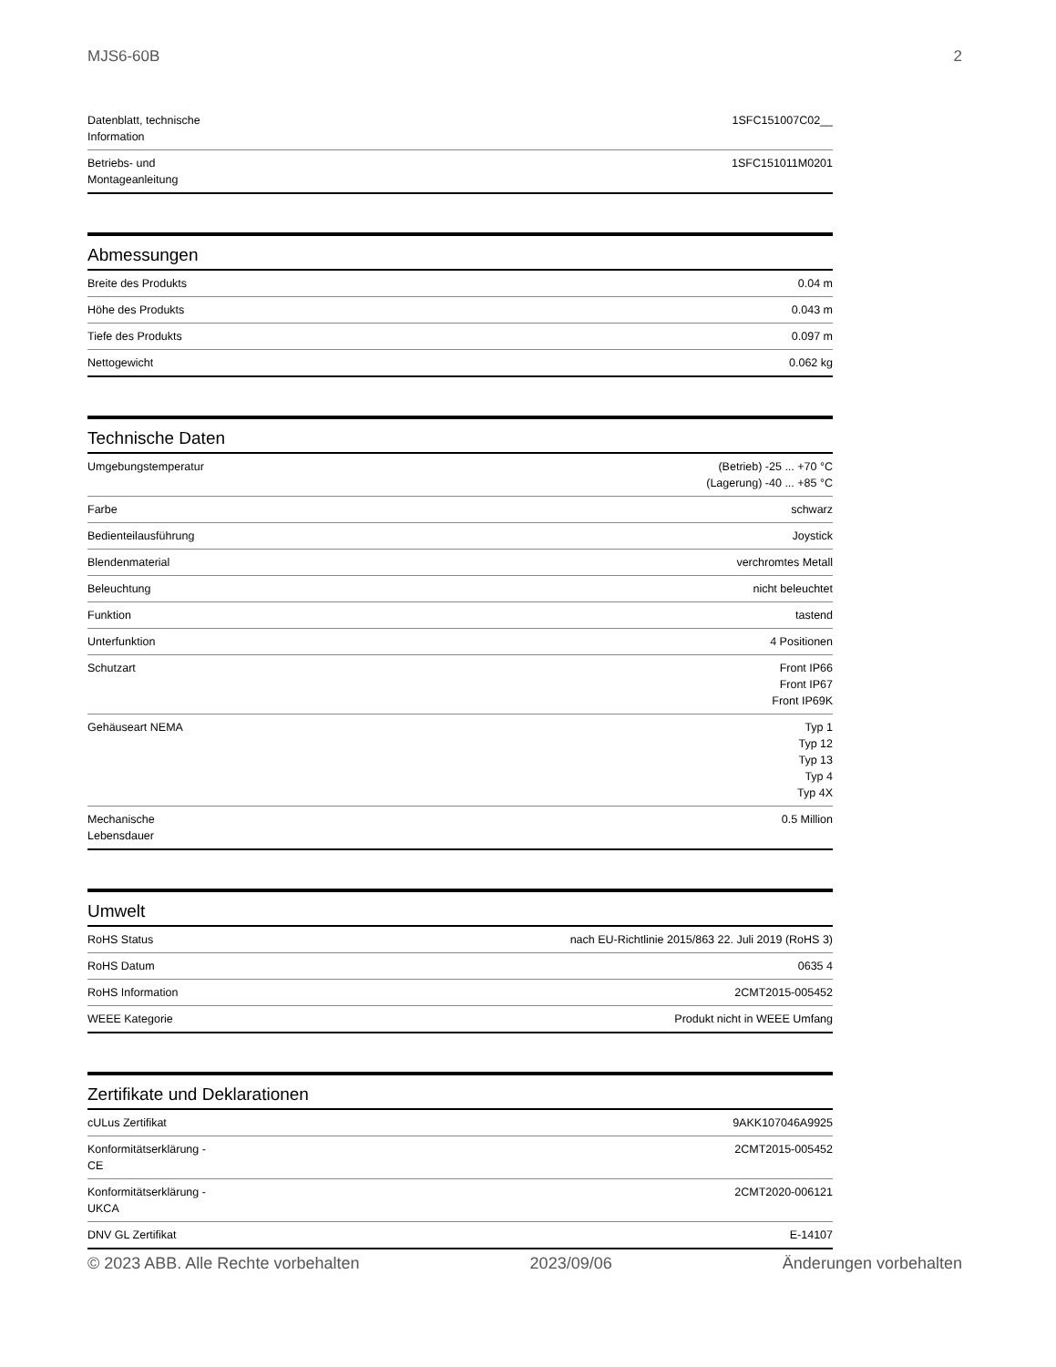MJS6-60B 2
| Datenblatt, technische Information | 1SFC151007C02__ |
| Betriebs- und Montageanleitung | 1SFC151011M0201 |
Abmessungen
| Breite des Produkts | 0.04 m |
| Höhe des Produkts | 0.043 m |
| Tiefe des Produkts | 0.097 m |
| Nettogewicht | 0.062 kg |
Technische Daten
| Umgebungstemperatur | (Betrieb) -25 ... +70 °C (Lagerung) -40 ... +85 °C |
| Farbe | schwarz |
| Bedienteilausführung | Joystick |
| Blendenmaterial | verchromtes Metall |
| Beleuchtung | nicht beleuchtet |
| Funktion | tastend |
| Unterfunktion | 4 Positionen |
| Schutzart | Front IP66 Front IP67 Front IP69K |
| Gehäuseart NEMA | Typ 1 Typ 12 Typ 13 Typ 4 Typ 4X |
| Mechanische Lebensdauer | 0.5 Million |
Umwelt
| RoHS Status | nach EU-Richtlinie 2015/863 22. Juli 2019 (RoHS 3) |
| RoHS Datum | 0635 4 |
| RoHS Information | 2CMT2015-005452 |
| WEEE Kategorie | Produkt nicht in WEEE Umfang |
Zertifikate und Deklarationen
| cULus Zertifikat | 9AKK107046A9925 |
| Konformitätserklärung - CE | 2CMT2015-005452 |
| Konformitätserklärung - UKCA | 2CMT2020-006121 |
| DNV GL Zertifikat | E-14107 |
© 2023 ABB. Alle Rechte vorbehalten 2023/09/06 Änderungen vorbehalten